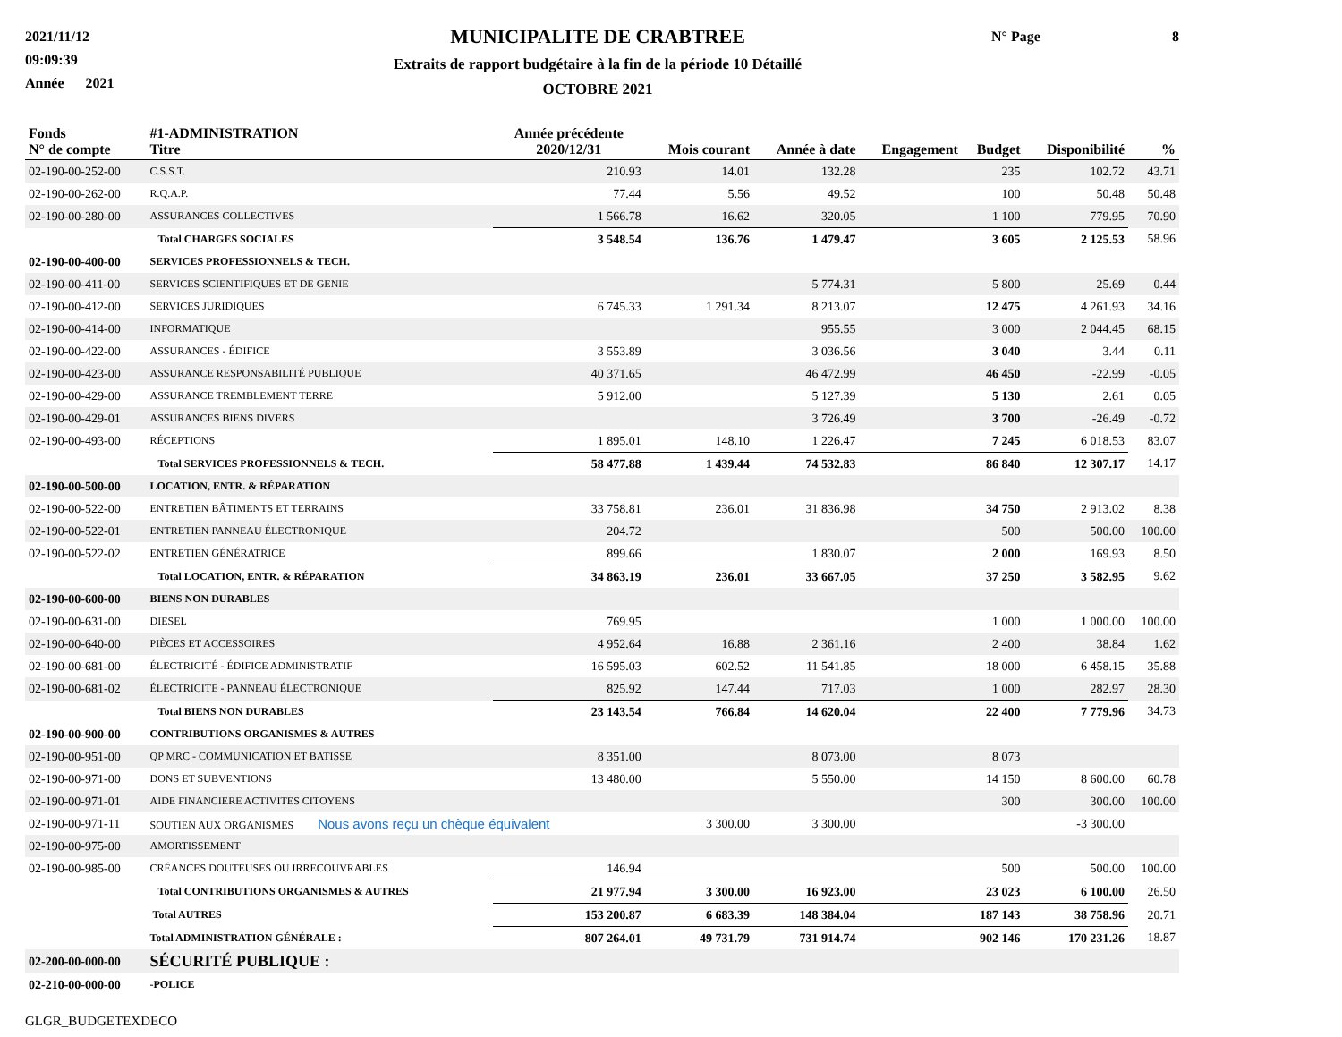2021/11/12
09:09:39
Année 2021
MUNICIPALITE DE CRABTREE
Extraits de rapport budgétaire à la fin de la période 10 Détaillé
OCTOBRE 2021
N° Page 8
| Fonds N° de compte | #1-ADMINISTRATION Titre | Année précédente 2020/12/31 | Mois courant | Année à date | Engagement | Budget | Disponibilité | % |
| --- | --- | --- | --- | --- | --- | --- | --- | --- |
| 02-190-00-252-00 | C.S.S.T. | 210.93 | 14.01 | 132.28 | | 235 | 102.72 | 43.71 |
| 02-190-00-262-00 | R.Q.A.P. | 77.44 | 5.56 | 49.52 | | 100 | 50.48 | 50.48 |
| 02-190-00-280-00 | ASSURANCES COLLECTIVES | 1 566.78 | 16.62 | 320.05 | | 1 100 | 779.95 | 70.90 |
| | Total CHARGES SOCIALES | 3 548.54 | 136.76 | 1 479.47 | | 3 605 | 2 125.53 | 58.96 |
| 02-190-00-400-00 | SERVICES PROFESSIONNELS & TECH. | | | | | | | |
| 02-190-00-411-00 | SERVICES SCIENTIFIQUES ET DE GENIE | | | 5 774.31 | | 5 800 | 25.69 | 0.44 |
| 02-190-00-412-00 | SERVICES JURIDIQUES | 6 745.33 | 1 291.34 | 8 213.07 | | 12 475 | 4 261.93 | 34.16 |
| 02-190-00-414-00 | INFORMATIQUE | | | 955.55 | | 3 000 | 2 044.45 | 68.15 |
| 02-190-00-422-00 | ASSURANCES - ÉDIFICE | 3 553.89 | | 3 036.56 | | 3 040 | 3.44 | 0.11 |
| 02-190-00-423-00 | ASSURANCE RESPONSABILITÉ PUBLIQUE | 40 371.65 | | 46 472.99 | | 46 450 | -22.99 | -0.05 |
| 02-190-00-429-00 | ASSURANCE TREMBLEMENT TERRE | 5 912.00 | | 5 127.39 | | 5 130 | 2.61 | 0.05 |
| 02-190-00-429-01 | ASSURANCES BIENS DIVERS | | | 3 726.49 | | 3 700 | -26.49 | -0.72 |
| 02-190-00-493-00 | RÉCEPTIONS | 1 895.01 | 148.10 | 1 226.47 | | 7 245 | 6 018.53 | 83.07 |
| | Total SERVICES PROFESSIONNELS & TECH. | 58 477.88 | 1 439.44 | 74 532.83 | | 86 840 | 12 307.17 | 14.17 |
| 02-190-00-500-00 | LOCATION, ENTR. & RÉPARATION | | | | | | | |
| 02-190-00-522-00 | ENTRETIEN BÂTIMENTS ET TERRAINS | 33 758.81 | 236.01 | 31 836.98 | | 34 750 | 2 913.02 | 8.38 |
| 02-190-00-522-01 | ENTRETIEN PANNEAU ÉLECTRONIQUE | 204.72 | | | | 500 | 500.00 | 100.00 |
| 02-190-00-522-02 | ENTRETIEN GÉNÉRATRICE | 899.66 | | 1 830.07 | | 2 000 | 169.93 | 8.50 |
| | Total LOCATION, ENTR. & RÉPARATION | 34 863.19 | 236.01 | 33 667.05 | | 37 250 | 3 582.95 | 9.62 |
| 02-190-00-600-00 | BIENS NON DURABLES | | | | | | | |
| 02-190-00-631-00 | DIESEL | 769.95 | | | | 1 000 | 1 000.00 | 100.00 |
| 02-190-00-640-00 | PIÈCES ET ACCESSOIRES | 4 952.64 | 16.88 | 2 361.16 | | 2 400 | 38.84 | 1.62 |
| 02-190-00-681-00 | ÉLECTRICITÉ - ÉDIFICE ADMINISTRATIF | 16 595.03 | 602.52 | 11 541.85 | | 18 000 | 6 458.15 | 35.88 |
| 02-190-00-681-02 | ÉLECTRICITE - PANNEAU ÉLECTRONIQUE | 825.92 | 147.44 | 717.03 | | 1 000 | 282.97 | 28.30 |
| | Total BIENS NON DURABLES | 23 143.54 | 766.84 | 14 620.04 | | 22 400 | 7 779.96 | 34.73 |
| 02-190-00-900-00 | CONTRIBUTIONS ORGANISMES & AUTRES | | | | | | | |
| 02-190-00-951-00 | QP MRC - COMMUNICATION ET BATISSE | 8 351.00 | | 8 073.00 | | 8 073 | | |
| 02-190-00-971-00 | DONS ET SUBVENTIONS | 13 480.00 | | 5 550.00 | | 14 150 | 8 600.00 | 60.78 |
| 02-190-00-971-01 | AIDE FINANCIERE ACTIVITES CITOYENS | | | | | 300 | 300.00 | 100.00 |
| 02-190-00-971-11 | SOUTIEN AUX ORGANISMES Nous avons reçu un chèque équivalent | | 3 300.00 | 3 300.00 | | | -3 300.00 | |
| 02-190-00-975-00 | AMORTISSEMENT | | | | | | | |
| 02-190-00-985-00 | CRÉANCES DOUTEUSES OU IRRECOUVRABLES | 146.94 | | | | 500 | 500.00 | 100.00 |
| | Total CONTRIBUTIONS ORGANISMES & AUTRES | 21 977.94 | 3 300.00 | 16 923.00 | | 23 023 | 6 100.00 | 26.50 |
| | Total AUTRES | 153 200.87 | 6 683.39 | 148 384.04 | | 187 143 | 38 758.96 | 20.71 |
| | Total ADMINISTRATION GÉNÉRALE : | 807 264.01 | 49 731.79 | 731 914.74 | | 902 146 | 170 231.26 | 18.87 |
| 02-200-00-000-00 | SÉCURITÉ PUBLIQUE : | | | | | | | |
| 02-210-00-000-00 | -POLICE | | | | | | | |
GLGR_BUDGETEXDECO